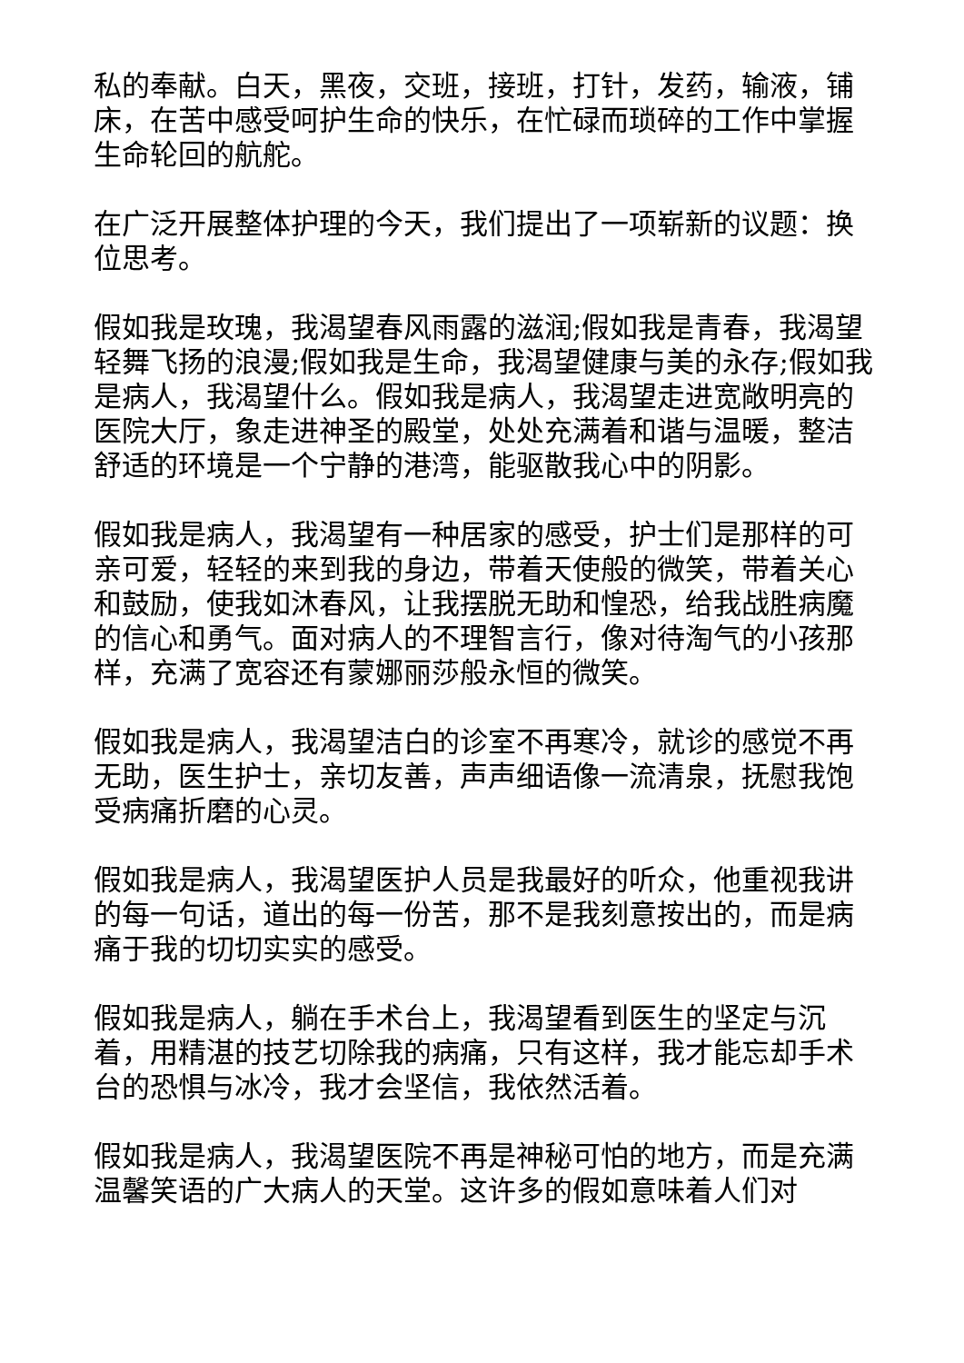私的奉献。白天，黑夜，交班，接班，打针，发药，输液，铺床，在苦中感受呵护生命的快乐，在忙碌而琐碎的工作中掌握生命轮回的航舵。
在广泛开展整体护理的今天，我们提出了一项崭新的议题：换位思考。
假如我是玫瑰，我渴望春风雨露的滋润;假如我是青春，我渴望轻舞飞扬的浪漫;假如我是生命，我渴望健康与美的永存;假如我是病人，我渴望什么。假如我是病人，我渴望走进宽敞明亮的医院大厅，象走进神圣的殿堂，处处充满着和谐与温暖，整洁舒适的环境是一个宁静的港湾，能驱散我心中的阴影。
假如我是病人，我渴望有一种居家的感受，护士们是那样的可亲可爱，轻轻的来到我的身边，带着天使般的微笑，带着关心和鼓励，使我如沐春风，让我摆脱无助和惶恐，给我战胜病魔的信心和勇气。面对病人的不理智言行，像对待淘气的小孩那样，充满了宽容还有蒙娜丽莎般永恒的微笑。
假如我是病人，我渴望洁白的诊室不再寒冷，就诊的感觉不再无助，医生护士，亲切友善，声声细语像一流清泉，抚慰我饱受病痛折磨的心灵。
假如我是病人，我渴望医护人员是我最好的听众，他重视我讲的每一句话，道出的每一份苦，那不是我刻意按出的，而是病痛于我的切切实实的感受。
假如我是病人，躺在手术台上，我渴望看到医生的坚定与沉着，用精湛的技艺切除我的病痛，只有这样，我才能忘却手术台的恐惧与冰冷，我才会坚信，我依然活着。
假如我是病人，我渴望医院不再是神秘可怕的地方，而是充满温馨笑语的广大病人的天堂。这许多的假如意味着人们对